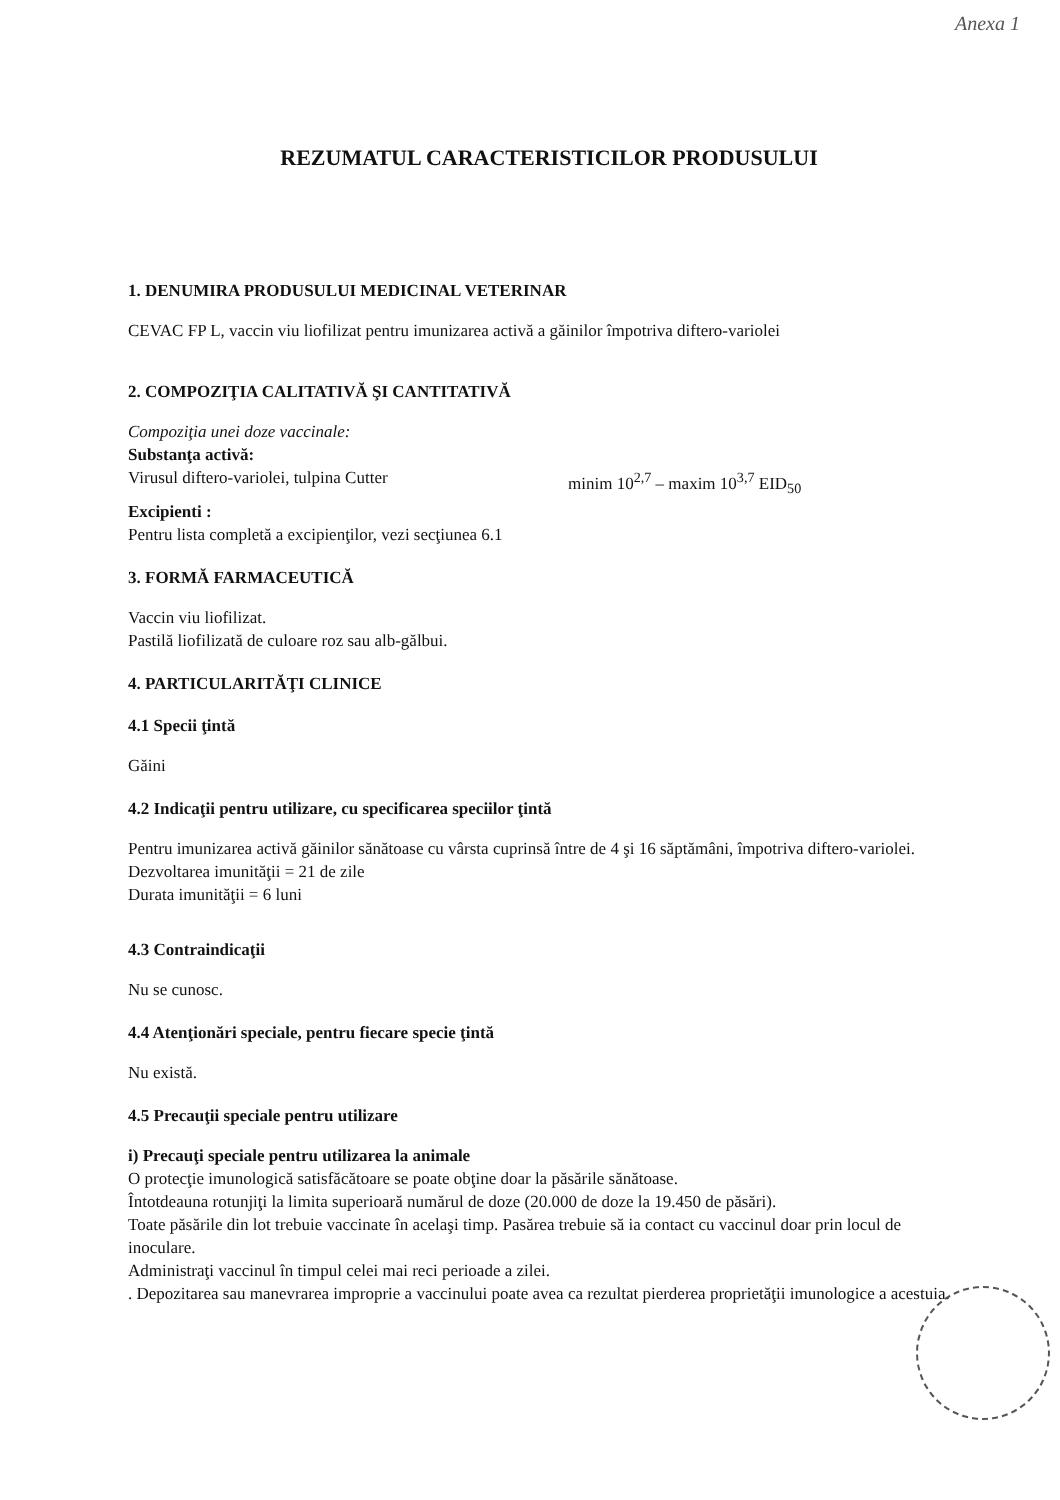Anexa 1
REZUMATUL CARACTERISTICILOR PRODUSULUI
1. DENUMIRA PRODUSULUI MEDICINAL VETERINAR
CEVAC FP L, vaccin viu liofilizat pentru imunizarea activă a găinilor împotriva diftero-variolei
2. COMPOZIŢIA CALITATIVĂ ŞI CANTITATIVĂ
Compoziţia unei doze vaccinale:
Substanţa activă:
Virusul diftero-variolei, tulpina Cutter minim 10<sup>2,7</sup> – maxim 10<sup>3,7</sup> EID<sub>50</sub>
Excipienti :
Pentru lista completă a excipienţilor, vezi secţiunea 6.1
3. FORMĂ FARMACEUTICĂ
Vaccin viu liofilizat.
Pastilă liofilizată de culoare roz sau alb-gălbui.
4. PARTICULARITĂŢI CLINICE
4.1 Specii ţintă
Găini
4.2 Indicaţii pentru utilizare, cu specificarea speciilor ţintă
Pentru imunizarea activă găinilor sănătoase cu vârsta cuprinsă între de 4 şi 16 săptămâni, împotriva diftero-variolei.
Dezvoltarea imunităţii = 21 de zile
Durata imunităţii = 6 luni
4.3 Contraindicaţii
Nu se cunosc.
4.4 Atenţionări speciale, pentru fiecare specie ţintă
Nu există.
4.5 Precauţii speciale pentru utilizare
i) Precauţi speciale pentru utilizarea la animale
O protecţie imunologică satisfăcătoare se poate obţine doar la păsările sănătoase.
Întotdeauna rotunjiţi la limita superioară numărul de doze (20.000 de doze la 19.450 de păsări).
Toate păsările din lot trebuie vaccinate în acelaşi timp. Pasărea trebuie să ia contact cu vaccinul doar prin locul de inoculare.
Administraţi vaccinul în timpul celei mai reci perioade a zilei.
. Depozitarea sau manevrarea improprie a vaccinului poate avea ca rezultat pierderea proprietăţii imunologice a acestuia.